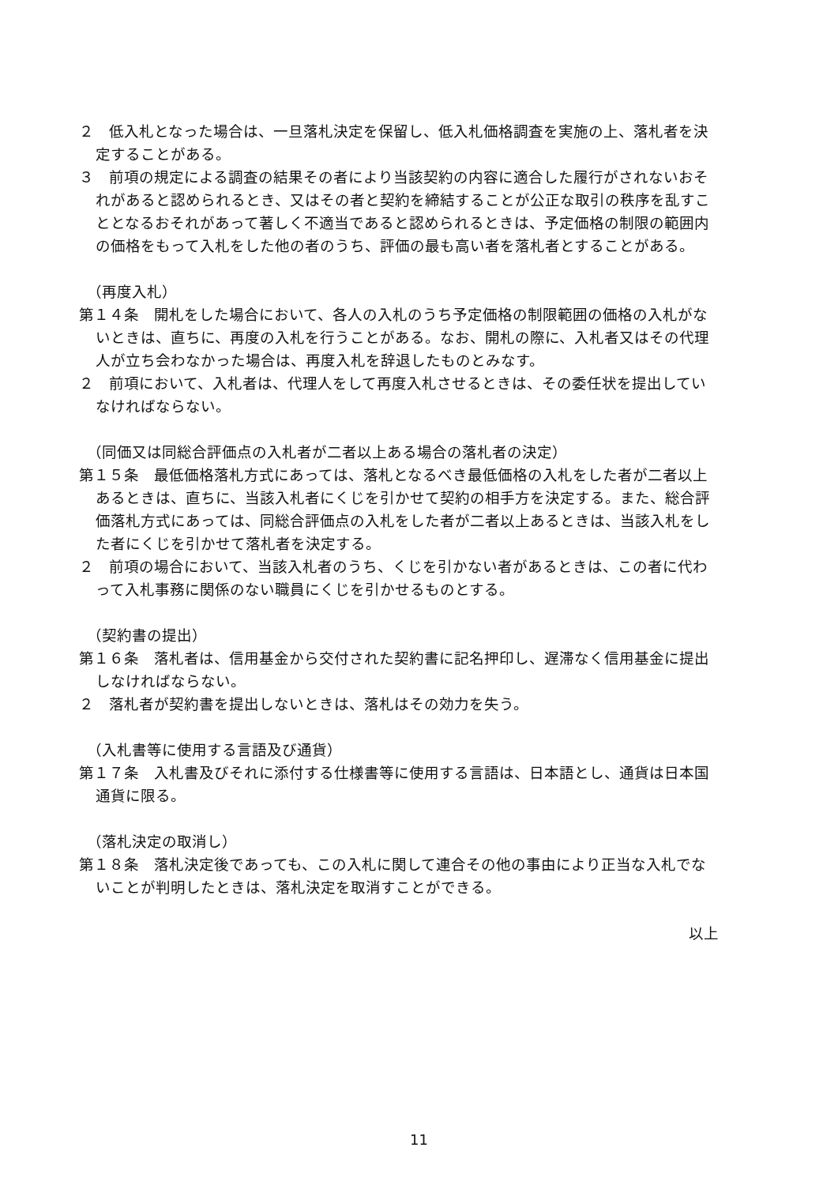２　低入札となった場合は、一旦落札決定を保留し、低入札価格調査を実施の上、落札者を決定することがある。
３　前項の規定による調査の結果その者により当該契約の内容に適合した履行がされないおそれがあると認められるとき、又はその者と契約を締結することが公正な取引の秩序を乱すこととなるおそれがあって著しく不適当であると認められるときは、予定価格の制限の範囲内の価格をもって入札をした他の者のうち、評価の最も高い者を落札者とすることがある。
（再度入札）
第１４条　開札をした場合において、各人の入札のうち予定価格の制限範囲の価格の入札がないときは、直ちに、再度の入札を行うことがある。なお、開札の際に、入札者又はその代理人が立ち会わなかった場合は、再度入札を辞退したものとみなす。
２　前項において、入札者は、代理人をして再度入札させるときは、その委任状を提出していなければならない。
（同価又は同総合評価点の入札者が二者以上ある場合の落札者の決定）
第１５条　最低価格落札方式にあっては、落札となるべき最低価格の入札をした者が二者以上あるときは、直ちに、当該入札者にくじを引かせて契約の相手方を決定する。また、総合評価落札方式にあっては、同総合評価点の入札をした者が二者以上あるときは、当該入札をした者にくじを引かせて落札者を決定する。
２　前項の場合において、当該入札者のうち、くじを引かない者があるときは、この者に代わって入札事務に関係のない職員にくじを引かせるものとする。
（契約書の提出）
第１６条　落札者は、信用基金から交付された契約書に記名押印し、遅滞なく信用基金に提出しなければならない。
２　落札者が契約書を提出しないときは、落札はその効力を失う。
（入札書等に使用する言語及び通貨）
第１７条　入札書及びそれに添付する仕様書等に使用する言語は、日本語とし、通貨は日本国通貨に限る。
（落札決定の取消し）
第１８条　落札決定後であっても、この入札に関して連合その他の事由により正当な入札でないことが判明したときは、落札決定を取消すことができる。
以上
11